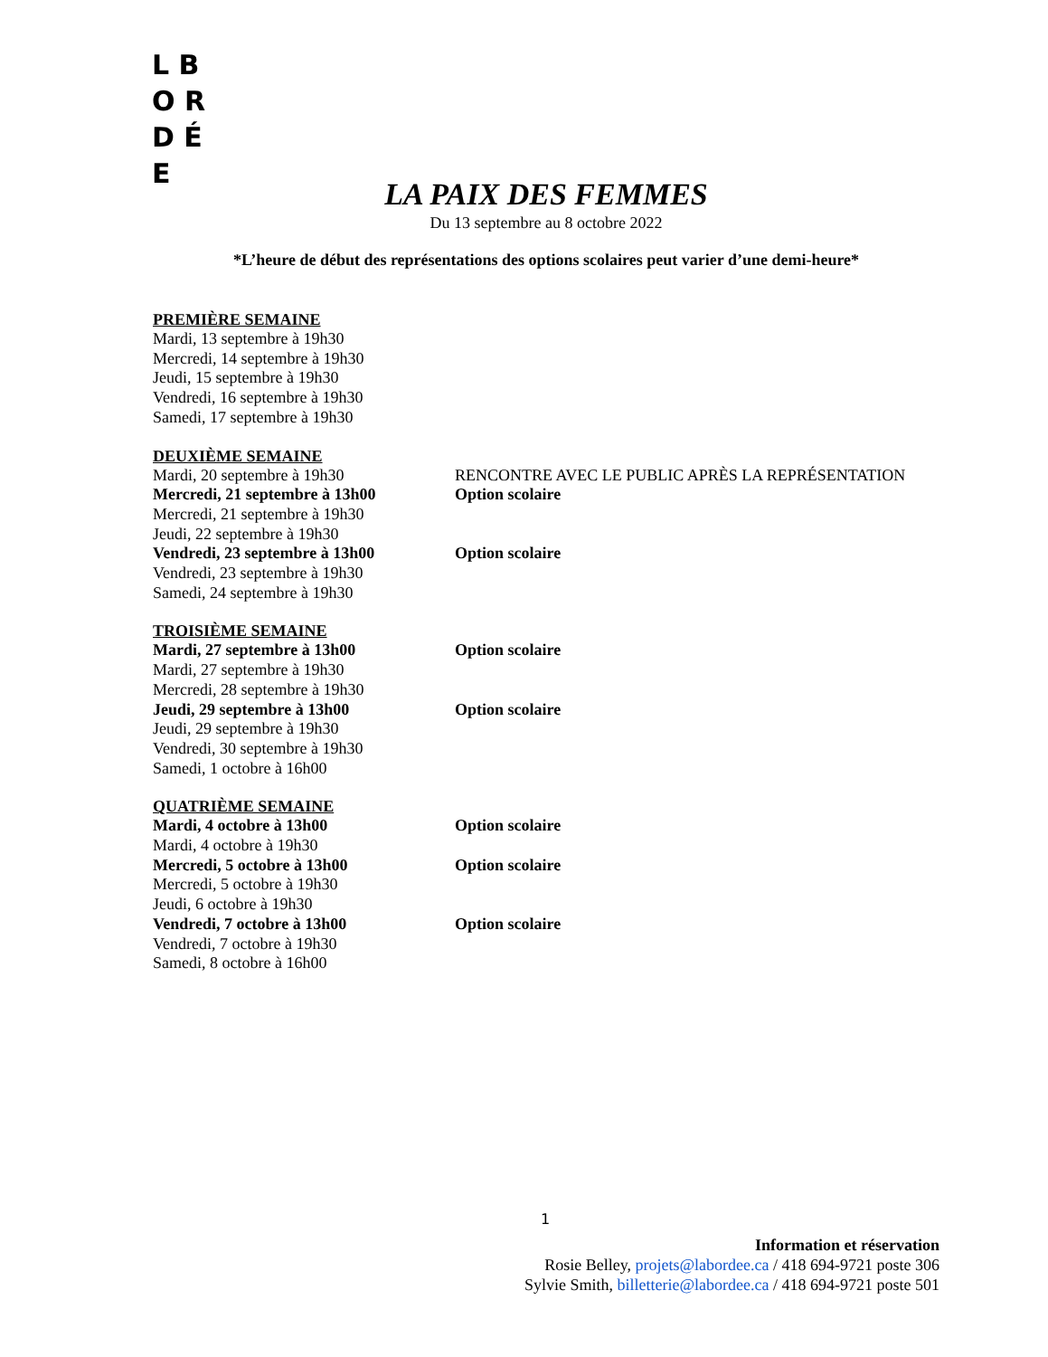L B O R
D É E
LA PAIX DES FEMMES
Du 13 septembre au 8 octobre 2022
*L’heure de début des représentations des options scolaires peut varier d’une demi-heure*
PREMIÈRE SEMAINE
Mardi, 13 septembre à 19h30
Mercredi, 14 septembre à 19h30
Jeudi, 15 septembre à 19h30
Vendredi, 16 septembre à 19h30
Samedi, 17 septembre à 19h30
DEUXIÈME SEMAINE
Mardi, 20 septembre à 19h30 RENCONTRE AVEC LE PUBLIC APRÈS LA REPRÉSENTATION
Mercredi, 21 septembre à 13h00 Option scolaire
Mercredi, 21 septembre à 19h30
Jeudi, 22 septembre à 19h30
Vendredi, 23 septembre à 13h00 Option scolaire
Vendredi, 23 septembre à 19h30
Samedi, 24 septembre à 19h30
TROISIÈME SEMAINE
Mardi, 27 septembre à 13h00 Option scolaire
Mardi, 27 septembre à 19h30
Mercredi, 28 septembre à 19h30
Jeudi, 29 septembre à 13h00 Option scolaire
Jeudi, 29 septembre à 19h30
Vendredi, 30 septembre à 19h30
Samedi, 1 octobre à 16h00
QUATRIÈME SEMAINE
Mardi, 4 octobre à 13h00 Option scolaire
Mardi, 4 octobre à 19h30
Mercredi, 5 octobre à 13h00 Option scolaire
Mercredi, 5 octobre à 19h30
Jeudi, 6 octobre à 19h30
Vendredi, 7 octobre à 13h00 Option scolaire
Vendredi, 7 octobre à 19h30
Samedi, 8 octobre à 16h00
1
Information et réservation
Rosie Belley, projets@labordee.ca / 418 694-9721 poste 306
Sylvie Smith, billetterie@labordee.ca / 418 694-9721 poste 501